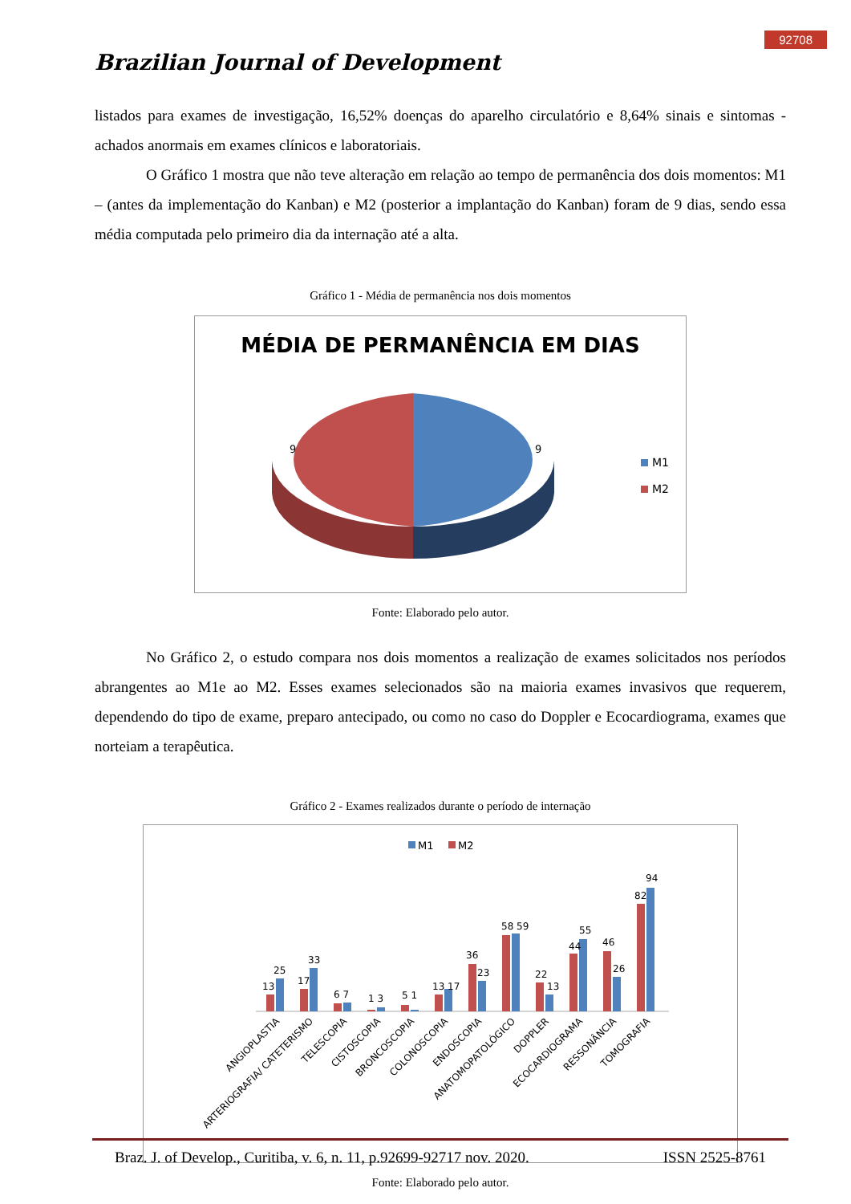92708
Brazilian Journal of Development
listados para exames de investigação, 16,52% doenças do aparelho circulatório e 8,64% sinais e sintomas - achados anormais em exames clínicos e laboratoriais.
O Gráfico 1 mostra que não teve alteração em relação ao tempo de permanência dos dois momentos: M1 – (antes da implementação do Kanban) e M2 (posterior a implantação do Kanban) foram de 9 dias, sendo essa média computada pelo primeiro dia da internação até a alta.
Gráfico 1 - Média de permanência nos dois momentos
MÉDIA DE PERMANÊNCIA EM DIAS
9
9
M1
M2
Fonte: Elaborado pelo autor.
No Gráfico 2, o estudo compara nos dois momentos a realização de exames solicitados nos períodos abrangentes ao M1e ao M2. Esses exames selecionados são na maioria exames invasivos que requerem, dependendo do tipo de exame, preparo antecipado, ou como no caso do Doppler e Ecocardiograma, exames que norteiam a terapêutica.
Gráfico 2 - Exames realizados durante o período de internação
M1
M2
13
25
17
33
6 7
1 3
5 1
13 17
36
23
58 59
22
13
44
55
46
26
82
94
ANGIOPLASTIA
ARTERIOGRAFIA/ CATETERISMO
TELESCOPIA
CISTOSCOPIA
BRONCOSCOPIA
COLONOSCOPIA
ENDOSCOPIA
ANATOMOPATOLÓGICO
DOPPLER
ECOCARDIOGRAMA
RESSONÂNCIA
TOMOGRAFIA
Fonte: Elaborado pelo autor.
Braz. J. of Develop., Curitiba, v. 6, n. 11, p.92699-92717 nov. 2020. ISSN 2525-8761